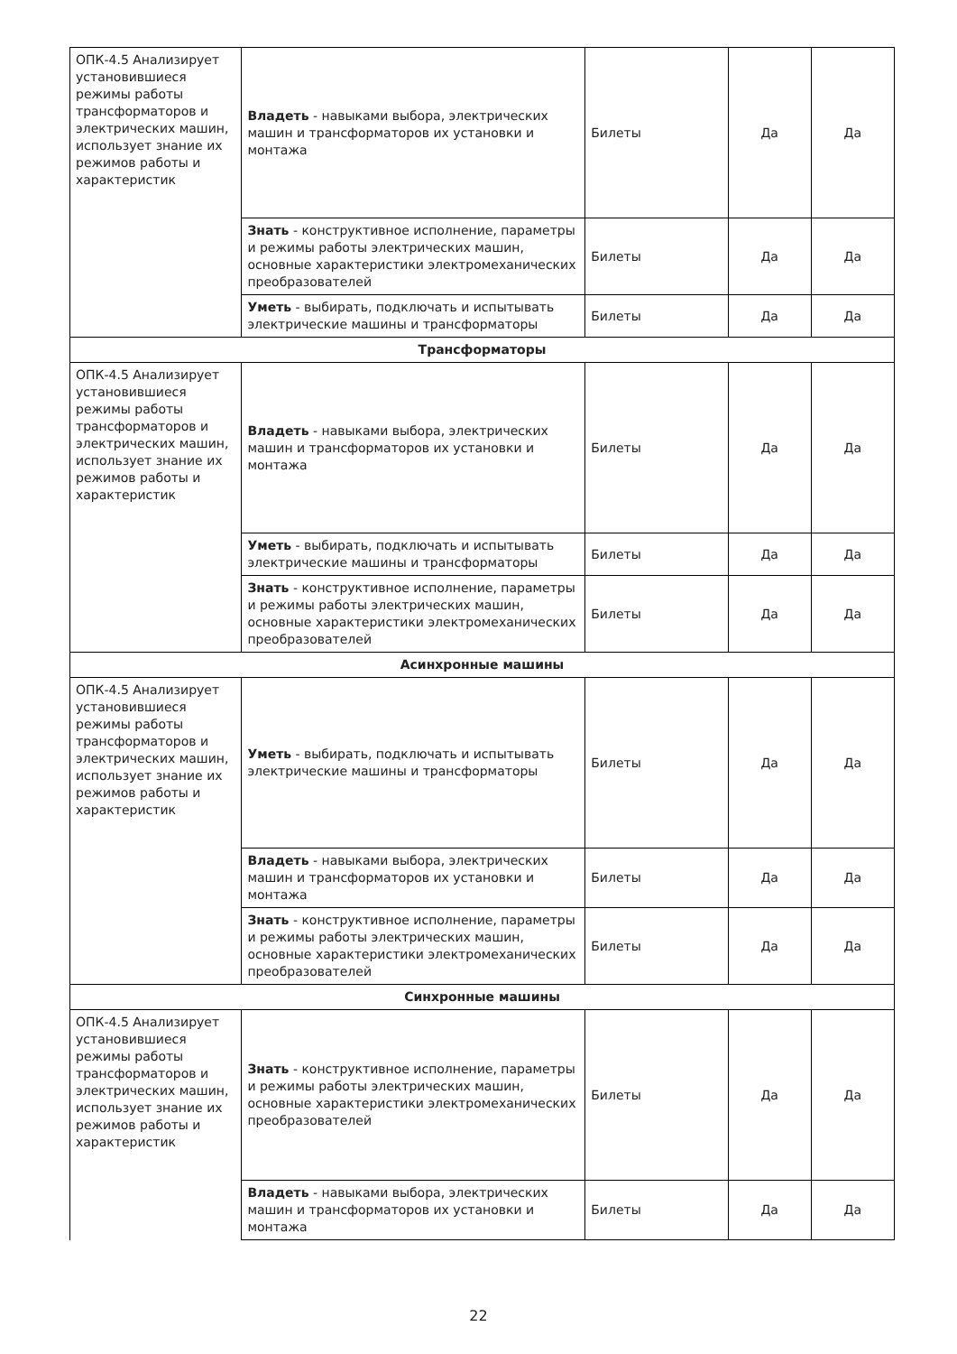| ОПК-4.5 Анализирует установившиеся режимы работы трансформаторов и электрических машин, использует знание их режимов работы и характеристик | Владеть - навыками выбора, электрических машин и трансформаторов их установки и монтажа | Билеты | Да | Да |
| | Знать - конструктивное исполнение, параметры и режимы работы электрических машин, основные характеристики электромеханических преобразователей | Билеты | Да | Да |
| | Уметь - выбирать, подключать и испытывать электрические машины и трансформаторы | Билеты | Да | Да |
| Трансформаторы | | | | |
| ОПК-4.5 Анализирует установившиеся режимы работы трансформаторов и электрических машин, использует знание их режимов работы и характеристик | Владеть - навыками выбора, электрических машин и трансформаторов их установки и монтажа | Билеты | Да | Да |
| | Уметь - выбирать, подключать и испытывать электрические машины и трансформаторы | Билеты | Да | Да |
| | Знать - конструктивное исполнение, параметры и режимы работы электрических машин, основные характеристики электромеханических преобразователей | Билеты | Да | Да |
| Асинхронные машины | | | | |
| ОПК-4.5 Анализирует установившиеся режимы работы трансформаторов и электрических машин, использует знание их режимов работы и характеристик | Уметь - выбирать, подключать и испытывать электрические машины и трансформаторы | Билеты | Да | Да |
| | Владеть - навыками выбора, электрических машин и трансформаторов их установки и монтажа | Билеты | Да | Да |
| | Знать - конструктивное исполнение, параметры и режимы работы электрических машин, основные характеристики электромеханических преобразователей | Билеты | Да | Да |
| Синхронные машины | | | | |
| ОПК-4.5 Анализирует установившиеся режимы работы трансформаторов и электрических машин, использует знание их режимов работы и характеристик | Знать - конструктивное исполнение, параметры и режимы работы электрических машин, основные характеристики электромеханических преобразователей | Билеты | Да | Да |
| | Владеть - навыками выбора, электрических машин и трансформаторов их установки и монтажа | Билеты | Да | Да |
22